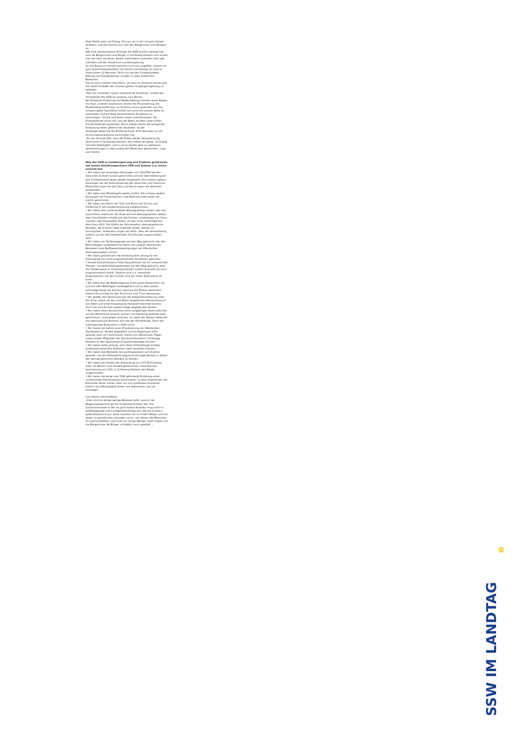Gute Politik setzt auf Dialog. Das tun wir in der rot-grün-blauen Koalition, und das kommt auch bei den Bürgerinnen und Bürgern an.
Wie eine repräsentative Umfrage des NDR kürzlich gezeigt hat, sind die Bürgerinnen und Bürger in Schleswig-Holstein zum ersten mal seit über 10 Jahren wieder mehrheitlich zufrieden oder sehr zufrieden mit der Arbeit ihrer Landesregierung.
So viel Zuspruch kommt natürlich nicht von ungefähr: Unsere rot-grün-blaue Küstenkoalition hat bereits viel bewegt im Land in ihren ersten 12 Monaten. Nicht nur bei den Schwerpunkten Bildung und Energiewende, sondern in allen politischen Bereichen.
Das ist auch insofern beachtlich, als dass es zunächst darum galt, die vielen Schäden der schwarz-gelben Vorgängerregierung zu beheben:
„Was wir vorfanden, waren verheerende Zustände“, erklärt der Vorsitzende des SSW im Landtag, Lars Harms:
Bei Krippenfinanzierung und Bäderregelung standen teure Klagen ins Haus, unseren Sparkassen drohte die Privatisierung, die Minderheitenpolitik war um 50 Jahre zurück geworfen und das schwarz-gelbe Spardiktat drohte das Land mit sozialer Kälte zu überziehen und wichtige ehrenamtliche Strukturen zu zerschlagen. Schule und Kultur waren unterfinanziert, die Energiewende stand still, und die Eltern ächzten unter hohen Schülerbeförderungskosten. Nicht zuletzt drohte die zwingende Entlassung vieler gefährlicher Straftäter, da die Vorgängerregierung die Erfüllung neuer Anforderungen an die Sicherungsverwahrung verschlafen hat.
„Es war höchste Zeit, dass die Politik wieder Verantwortung übernimmt in Schleswig-Holstein. Das haben wir getan, im Dialog mit allen Beteiligten, und so ist es bereits jetzt zu spürbaren Verbesserungen in allen politischen Bereichen gekommen“, sagt Lars Harms.
Was der SSW in Landesregierung und Fraktion gemeinsam mit seinen Koalitionspartnern SPD und Grünen u.a. schon erreicht hat:
• Wir haben die einseitigen Kürzungen von CDU/FDP bei den dänischen Schulen zurück genommen und die Gleichstellung bei den Schülerkostensätzen wieder hergestellt. Die schwarz-gelben Kürzungen bei der Kulturförderung der dänischen und friesische Minderheit sowie bei den Sinti und Roma haben wir ebenfalls aufgehoben.
• Wir haben das Blindengeld wieder erhöht. Die schwarz-gelben Kürzungen bei Frauenhäusern und Mädchenclubs haben wir zurück genommen.
• Wir haben das Recht der Sinti und Roma auf Schutz und Förderung in die Landesverfassung aufgenommen.
• Wir haben den umfassendsten Bildungsdialog initiiert, den das Land bisher erlebt hat. Am Ende wird ein Bildungssystem stehen, dass Schulfrieden schafft und alle Schüler, unabhängig von ihrem sozialen oder finanziellen Status, an den ihnen bestmöglichen Abschluss führt. Die Hälfte der Lehrerstellen (demographische Rendite), die Schwarz-Gelb streichen wollte, bleiben im Schulsystem. Außerdem sorgen wir dafür, dass die Lehrerbildung endlich auf die reell bestehenden Schulformen zugeschnitten wird.
• Wir haben ein Tariftreuegesetz auf den Weg gebracht, das den Beschäftigten auskömmliche Löhne und unseren heimischen Betrieben faire Wettbewerbsbedingungen bei öffentlichen Auftragsvergaben sichert.
• Wir haben gemeinsam mit Hamburg eine Lösung für die Anbringung von sicherungsverwahrten Straftätern gefunden.
• Unsere Kulturministerin Anke Spoorendonk hat ein umfassendes Theater- und Kulturbildungskonzept auf den Weg gebracht, dass die Theaterszene in Schleswig-Holstein sowohl finanziell als auch programmatisch stärkt. Geplant sind u.a. verstärkte Kooperationen mit den Schulen und der freien Kulturszene im Land.
• Wir haben bei der Bäderregelung einen guten Kompromiss für und mit allen Beteiligten herbeigeführt und so eine bereits anhängige Klage der Kirchen inklusive des Risikos wesentlich tieferer Einschnitte für den Tourismus vom Tisch bekommen.
• Wir greifen den Kommunen bei der Krippenfinanzierung unter die Arme, damit sie den vom Bund eingeführten Rechtsanspruch von Eltern auf einen Krippenplatz finanziell stemmen können. Auch hier konnte eine weitere Klage abgewendet werden.
• Wir haben einen Kompromiss beim langjährigen Streit zwischen um die Windmesse erreicht. Husum und Hamburg kämpfen jetzt gemeinsam, nicht gegen einander. So bleibt der Norden weiterhin die internationale Nummer eins bei der Windenergie. Denn die internationale Konkurrenz schläft nicht!
• Wir haben die Gefahr einer Privatisierung der öffentlichen Sparkassen pr. Gesetz abgewehrt und im Gegensatz dafür gesorgt, dass sich Kommunen, Kreise und öffentlichen Träger sowie andere Mitglieder der Sparkassenfamilie in Schleswig-Holstein an den Sparkassen finanziell beteiligen können.
• Wir haben dafür gesorgt, dass Hartz IV-Empfänger künftig landesweit keine Kita-Gebühren mehr bezahlen müssen.
• Wir haben das Wahlalter bei Landtagswahlen auf 16 Jahre gesenkt, um das Mitbestimmungsrecht der Jugendlichen in Zeiten des demographischen Wandels zu stärken.
• Wir haben per Gesetz der Anwendung von CCS-Technologie, einer für Mensch und Umwelt gefährlichen unterirdischen Speicherung von CO2, in Schleswig-Holstein den Riegel vorgeschoben.
• Wir haben die lange vom SSW geforderte Erstellung eines umfassenden Demenzplans beschlossen, so dass Angehörige und Erkrankte dieser immer mehr um sich greifenden Krankheit endlich das Hilfsangebot finden und bekommen, das sie benötigen.
Lars Harms abschließend:
„Dies sind nur einige wenige Bespiele dafür, warum der Regierungswechsel gut für Schleswig-Holstein war. Die Zusammenarbeit in der rot-grün-blauen Koalition mag nicht so konfliktgeprägt und schlagzeilenträchtig sein wie die schwarz-gelbe Koalition zuvor. Dafür kommen wir in hohem Tempo und mit guten, pragmatischen Lösungen voran, von denen alle Menschen im Land profitieren, und nicht nur einige Wenige. Dafür haben uns die Bürgerinnen die Bürger schließlich auch gewählt. „
✵
SSW IM LANDTAG